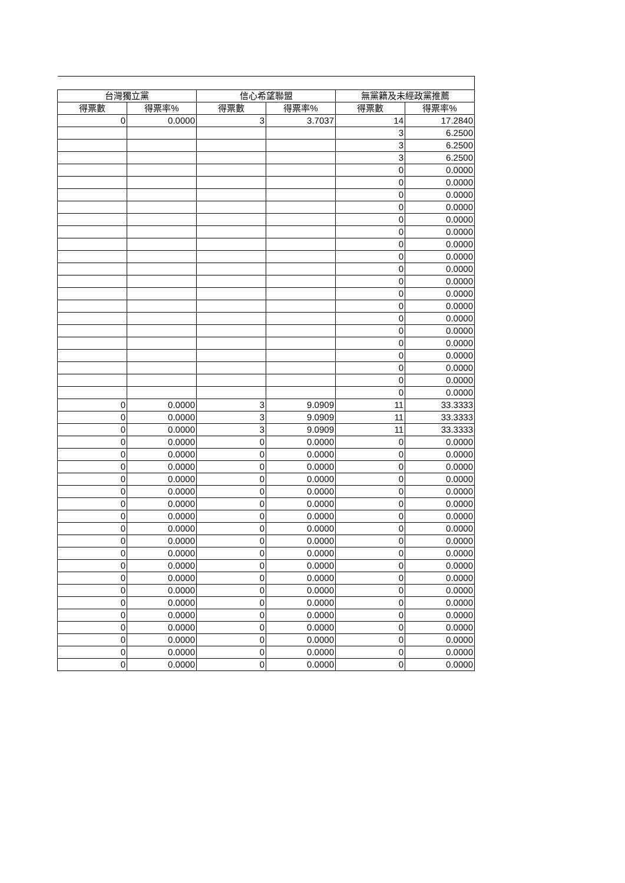| 台灣獨立黨 | | 信心希望聯盟 | | 無黨籍及未經政黨推薦 | |
| --- | --- | --- | --- | --- | --- |
| 得票數 | 得票率% | 得票數 | 得票率% | 得票數 | 得票率% |
| 0 | 0.0000 | 3 | 3.7037 | 14 | 17.2840 |
| | | | | 3 | 6.2500 |
| | | | | 3 | 6.2500 |
| | | | | 3 | 6.2500 |
| | | | | 0 | 0.0000 |
| | | | | 0 | 0.0000 |
| | | | | 0 | 0.0000 |
| | | | | 0 | 0.0000 |
| | | | | 0 | 0.0000 |
| | | | | 0 | 0.0000 |
| | | | | 0 | 0.0000 |
| | | | | 0 | 0.0000 |
| | | | | 0 | 0.0000 |
| | | | | 0 | 0.0000 |
| | | | | 0 | 0.0000 |
| | | | | 0 | 0.0000 |
| | | | | 0 | 0.0000 |
| | | | | 0 | 0.0000 |
| | | | | 0 | 0.0000 |
| | | | | 0 | 0.0000 |
| | | | | 0 | 0.0000 |
| | | | | 0 | 0.0000 |
| | | | | 0 | 0.0000 |
| 0 | 0.0000 | 3 | 9.0909 | 11 | 33.3333 |
| 0 | 0.0000 | 3 | 9.0909 | 11 | 33.3333 |
| 0 | 0.0000 | 3 | 9.0909 | 11 | 33.3333 |
| 0 | 0.0000 | 0 | 0.0000 | 0 | 0.0000 |
| 0 | 0.0000 | 0 | 0.0000 | 0 | 0.0000 |
| 0 | 0.0000 | 0 | 0.0000 | 0 | 0.0000 |
| 0 | 0.0000 | 0 | 0.0000 | 0 | 0.0000 |
| 0 | 0.0000 | 0 | 0.0000 | 0 | 0.0000 |
| 0 | 0.0000 | 0 | 0.0000 | 0 | 0.0000 |
| 0 | 0.0000 | 0 | 0.0000 | 0 | 0.0000 |
| 0 | 0.0000 | 0 | 0.0000 | 0 | 0.0000 |
| 0 | 0.0000 | 0 | 0.0000 | 0 | 0.0000 |
| 0 | 0.0000 | 0 | 0.0000 | 0 | 0.0000 |
| 0 | 0.0000 | 0 | 0.0000 | 0 | 0.0000 |
| 0 | 0.0000 | 0 | 0.0000 | 0 | 0.0000 |
| 0 | 0.0000 | 0 | 0.0000 | 0 | 0.0000 |
| 0 | 0.0000 | 0 | 0.0000 | 0 | 0.0000 |
| 0 | 0.0000 | 0 | 0.0000 | 0 | 0.0000 |
| 0 | 0.0000 | 0 | 0.0000 | 0 | 0.0000 |
| 0 | 0.0000 | 0 | 0.0000 | 0 | 0.0000 |
| 0 | 0.0000 | 0 | 0.0000 | 0 | 0.0000 |
| 0 | 0.0000 | 0 | 0.0000 | 0 | 0.0000 |